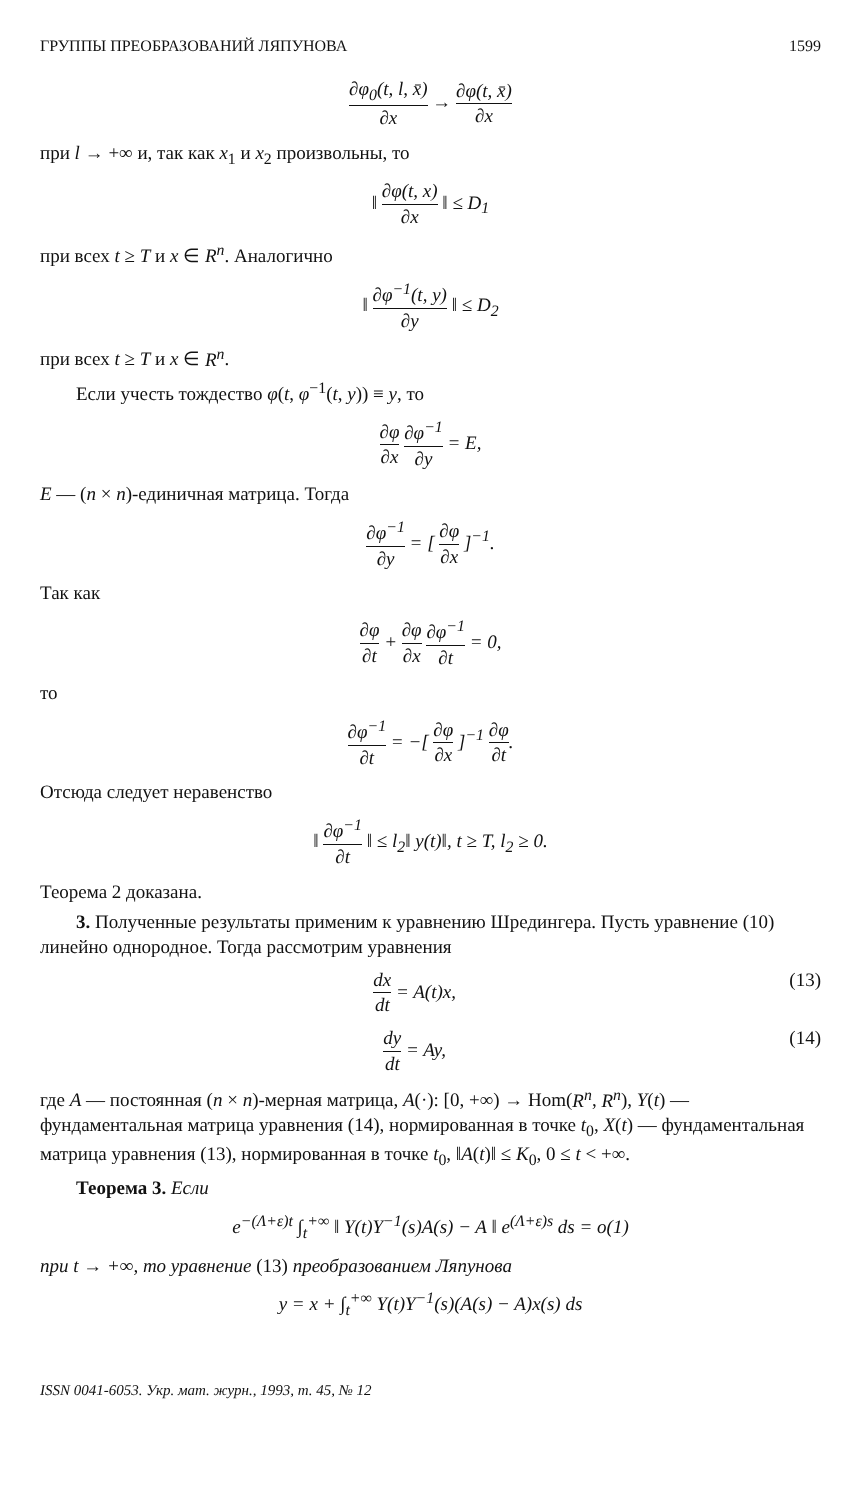ГРУППЫ ПРЕОБРАЗОВАНИЙ ЛЯПУНОВА 1599
∂φ<sub>0</sub>(t, l, x̄) ∂x → ∂φ(t, x̄) ∂x
при l → +∞ и, так как x<sub>1</sub> и x<sub>2</sub> произвольны, то
‖ ∂φ(t, x) ∂x ‖ ≤ D<sub>1</sub>
при всех t ≥ T и x ∈ R<sup>n</sup>. Аналогично
‖ ∂φ<sup>−1</sup>(t, y) ∂y ‖ ≤ D<sub>2</sub>
при всех t ≥ T и x ∈ R<sup>n</sup>.
Если учесть тождество φ(t, φ<sup>−1</sup>(t, y)) ≡ y, то
∂φ ∂x ∂φ<sup>−1</sup> ∂y = E,
E — (n × n)-единичная матрица. Тогда
∂φ<sup>−1</sup> ∂y = [ ∂φ ∂x ]<sup>−1</sup>.
Так как
∂φ ∂t + ∂φ ∂x ∂φ<sup>−1</sup> ∂t = 0,
то
∂φ<sup>−1</sup> ∂t = −[ ∂φ ∂x ]<sup>−1</sup> ∂φ ∂t.
Отсюда следует неравенство
‖ ∂φ<sup>−1</sup> ∂t ‖ ≤ l<sub>2</sub>‖ y(t)‖, t ≥ T, l<sub>2</sub> ≥ 0.
Теорема 2 доказана.
3. Полученные результаты применим к уравнению Шредингера. Пусть уравнение (10) линейно однородное. Тогда рассмотрим уравнения
dx dt = A(t)x, (13)
dy dt = Ay, (14)
где A — постоянная (n × n)-мерная матрица, A(·): [0, +∞) → Hom(R<sup>n</sup>, R<sup>n</sup>), Y(t) — фундаментальная матрица уравнения (14), нормированная в точке t<sub>0</sub>, X(t) — фундаментальная матрица уравнения (13), нормированная в точке t<sub>0</sub>, ‖A(t)‖ ≤ K<sub>0</sub>, 0 ≤ t < +∞.
Теорема 3. Если
e<sup>−(Λ+ε)t</sup> ∫<sub>t</sub><sup>+∞</sup> ‖ Y(t)Y<sup>−1</sup>(s)A(s) − A ‖ e<sup>(Λ+ε)s</sup> ds = o(1)
при t → +∞, то уравнение (13) преобразованием Ляпунова
y = x + ∫<sub>t</sub><sup>+∞</sup> Y(t)Y<sup>−1</sup>(s)(A(s) − A)x(s) ds
ISSN 0041-6053. Укр. мат. журн., 1993, т. 45, № 12